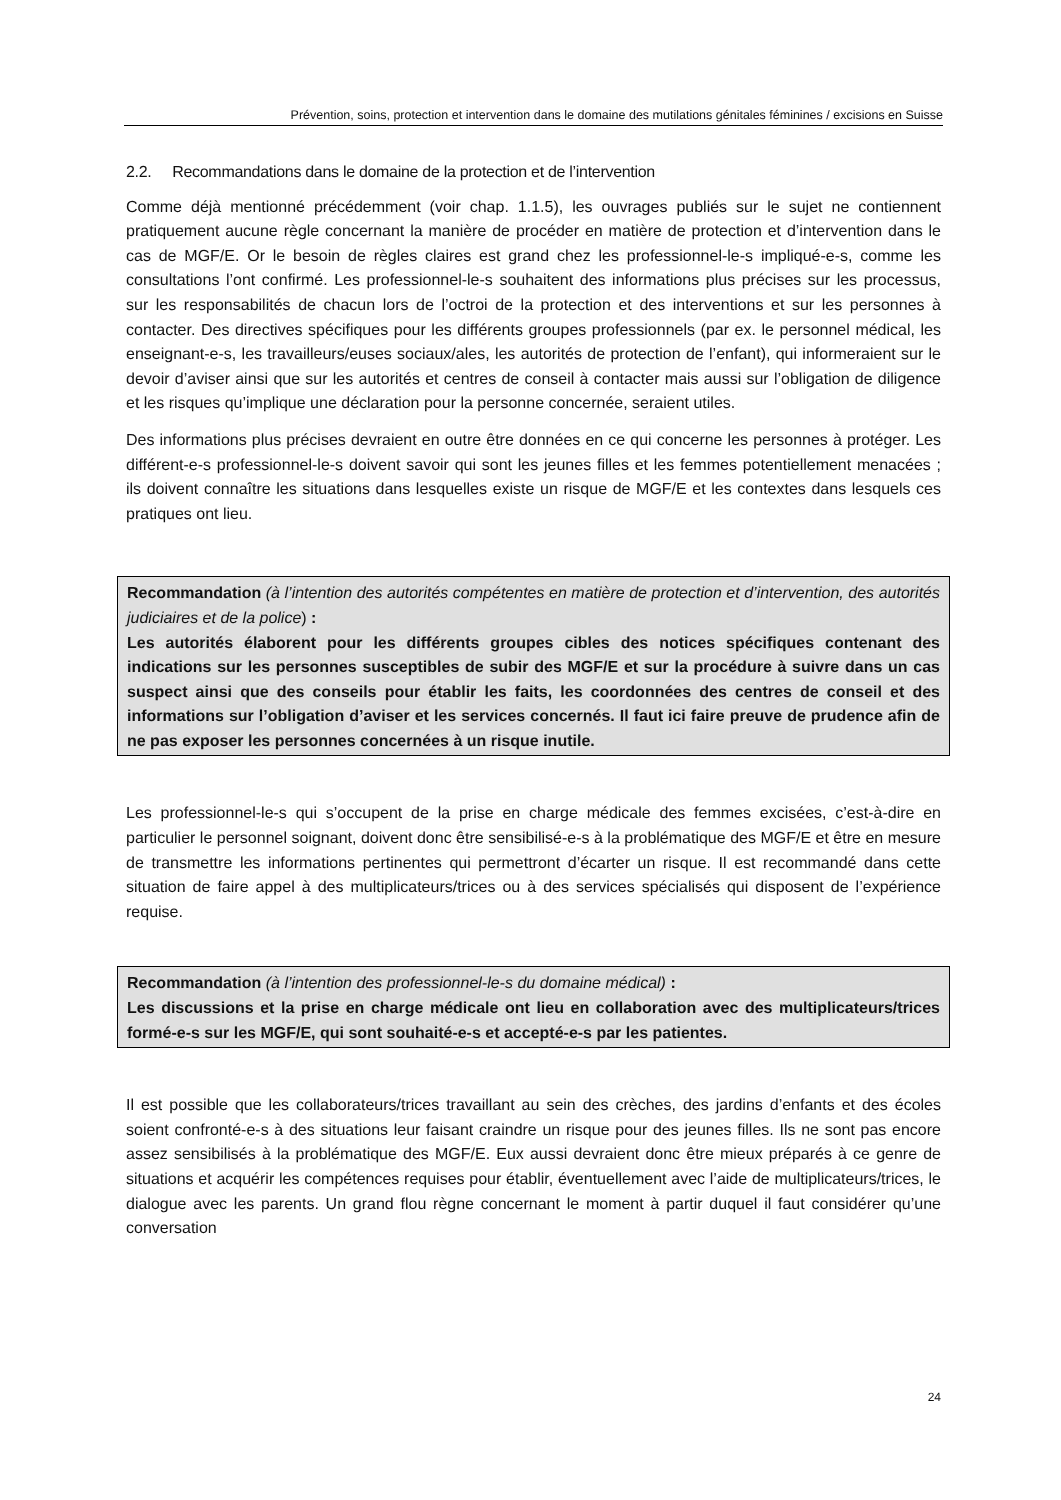Prévention, soins, protection et intervention dans le domaine des mutilations génitales féminines / excisions en Suisse
2.2. Recommandations dans le domaine de la protection et de l’intervention
Comme déjà mentionné précédemment (voir chap. 1.1.5), les ouvrages publiés sur le sujet ne contiennent pratiquement aucune règle concernant la manière de procéder en matière de protection et d’intervention dans le cas de MGF/E. Or le besoin de règles claires est grand chez les professionnel-le-s impliqué-e-s, comme les consultations l’ont confirmé. Les professionnel-le-s souhaitent des informations plus précises sur les processus, sur les responsabilités de chacun lors de l’octroi de la protection et des interventions et sur les personnes à contacter. Des directives spécifiques pour les différents groupes professionnels (par ex. le personnel médical, les enseignant-e-s, les travailleurs/euses sociaux/ales, les autorités de protection de l’enfant), qui informeraient sur le devoir d’aviser ainsi que sur les autorités et centres de conseil à contacter mais aussi sur l’obligation de diligence et les risques qu’implique une déclaration pour la personne concernée, seraient utiles.
Des informations plus précises devraient en outre être données en ce qui concerne les personnes à protéger. Les différent-e-s professionnel-le-s doivent savoir qui sont les jeunes filles et les femmes potentiellement menacées ; ils doivent connaître les situations dans lesquelles existe un risque de MGF/E et les contextes dans lesquels ces pratiques ont lieu.
Recommandation (à l’intention des autorités compétentes en matière de protection et d’intervention, des autorités judiciaires et de la police) :
Les autorités élaborent pour les différents groupes cibles des notices spécifiques contenant des indications sur les personnes susceptibles de subir des MGF/E et sur la procédure à suivre dans un cas suspect ainsi que des conseils pour établir les faits, les coordonnées des centres de conseil et des informations sur l’obligation d’aviser et les services concernés. Il faut ici faire preuve de prudence afin de ne pas exposer les personnes concernées à un risque inutile.
Les professionnel-le-s qui s’occupent de la prise en charge médicale des femmes excisées, c’est-à-dire en particulier le personnel soignant, doivent donc être sensibilisé-e-s à la problématique des MGF/E et être en mesure de transmettre les informations pertinentes qui permettront d’écarter un risque. Il est recommandé dans cette situation de faire appel à des multiplicateurs/trices ou à des services spécialisés qui disposent de l’expérience requise.
Recommandation (à l’intention des professionnel-le-s du domaine médical) :
Les discussions et la prise en charge médicale ont lieu en collaboration avec des multiplicateurs/trices formé-e-s sur les MGF/E, qui sont souhaité-e-s et accepté-e-s par les patientes.
Il est possible que les collaborateurs/trices travaillant au sein des crèches, des jardins d’enfants et des écoles soient confronté-e-s à des situations leur faisant craindre un risque pour des jeunes filles. Ils ne sont pas encore assez sensibilisés à la problématique des MGF/E. Eux aussi devraient donc être mieux préparés à ce genre de situations et acquérir les compétences requises pour établir, éventuellement avec l’aide de multiplicateurs/trices, le dialogue avec les parents. Un grand flou règne concernant le moment à partir duquel il faut considérer qu’une conversation
24